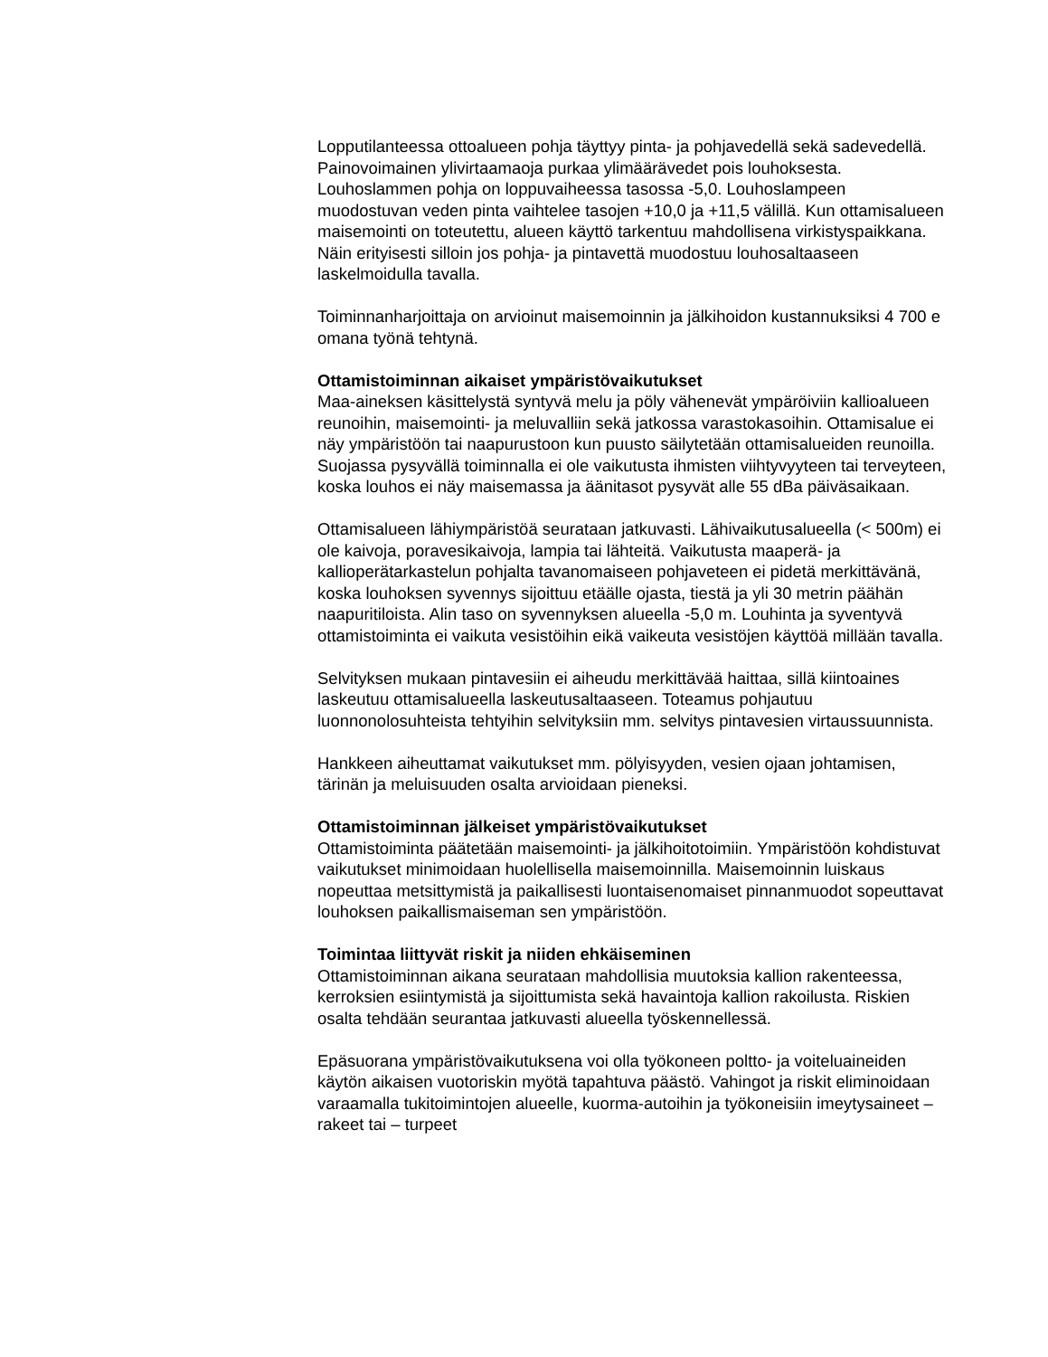Lopputilanteessa ottoalueen pohja täyttyy pinta- ja pohjavedellä sekä sadevedellä. Painovoimainen ylivirtaamaoja purkaa ylimäärävedet pois louhoksesta. Louhoslammen pohja on loppuvaiheessa tasossa -5,0. Louhoslampeen muodostuvan veden pinta vaihtelee tasojen +10,0 ja +11,5 välillä. Kun ottamisalueen maisemointi on toteutettu, alueen käyttö tarkentuu mahdollisena virkistyspaikkana. Näin erityisesti silloin jos pohja- ja pintavettä muodostuu louhosaltaaseen laskelmoidulla tavalla.
Toiminnanharjoittaja on arvioinut maisemoinnin ja jälkihoidon kustannuksiksi 4 700 e omana työnä tehtynä.
Ottamistoiminnan aikaiset ympäristövaikutukset
Maa-aineksen käsittelystä syntyvä melu ja pöly vähenevät ympäröiviin kallioalueen reunoihin, maisemointi- ja meluvalliin sekä jatkossa varastokasoihin. Ottamisalue ei näy ympäristöön tai naapurustoon kun puusto säilytetään ottamisalueiden reunoilla. Suojassa pysyvällä toiminnalla ei ole vaikutusta ihmisten viihtyvyyteen tai terveyteen, koska louhos ei näy maisemassa ja äänitasot pysyvät alle 55 dBa päiväsaikaan.
Ottamisalueen lähiympäristöä seurataan jatkuvasti. Lähivaikutusalueella (< 500m) ei ole kaivoja, poravesikaivoja, lampia tai lähteitä. Vaikutusta maaperä- ja kallioperätarkastelun pohjalta tavanomaiseen pohjaveteen ei pidetä merkittävänä, koska louhoksen syvennys sijoittuu etäälle ojasta, tiestä ja yli 30 metrin päähän naapuritiloista. Alin taso on syvennyksen alueella -5,0 m. Louhinta ja syventyvä ottamistoiminta ei vaikuta vesistöihin eikä vaikeuta vesistöjen käyttöä millään tavalla.
Selvityksen mukaan pintavesiin ei aiheudu merkittävää haittaa, sillä kiintoaines laskeutuu ottamisalueella laskeutusaltaaseen. Toteamus pohjautuu luonnonolosuhteista tehtyihin selvityksiin mm. selvitys pintavesien virtaussuunnista.
Hankkeen aiheuttamat vaikutukset mm. pölyisyyden, vesien ojaan johtamisen, tärinän ja meluisuuden osalta arvioidaan pieneksi.
Ottamistoiminnan jälkeiset ympäristövaikutukset
Ottamistoiminta päätetään maisemointi- ja jälkihoitotoimiin. Ympäristöön kohdistuvat vaikutukset minimoidaan huolellisella maisemoinnilla. Maisemoinnin luiskaus nopeuttaa metsittymistä ja paikallisesti luontaisenomaiset pinnanmuodot sopeuttavat louhoksen paikallismaiseman sen ympäristöön.
Toimintaa liittyvät riskit ja niiden ehkäiseminen
Ottamistoiminnan aikana seurataan mahdollisia muutoksia kallion rakenteessa, kerroksien esiintymistä ja sijoittumista sekä havaintoja kallion rakoilusta. Riskien osalta tehdään seurantaa jatkuvasti alueella työskennellessä.
Epäsuorana ympäristövaikutuksena voi olla työkoneen poltto- ja voiteluaineiden käytön aikaisen vuotoriskin myötä tapahtuva päästö. Vahingot ja riskit eliminoidaan varaamalla tukitoimintojen alueelle, kuorma-autoihin ja työkoneisiin imeytysaineet – rakeet tai – turpeet